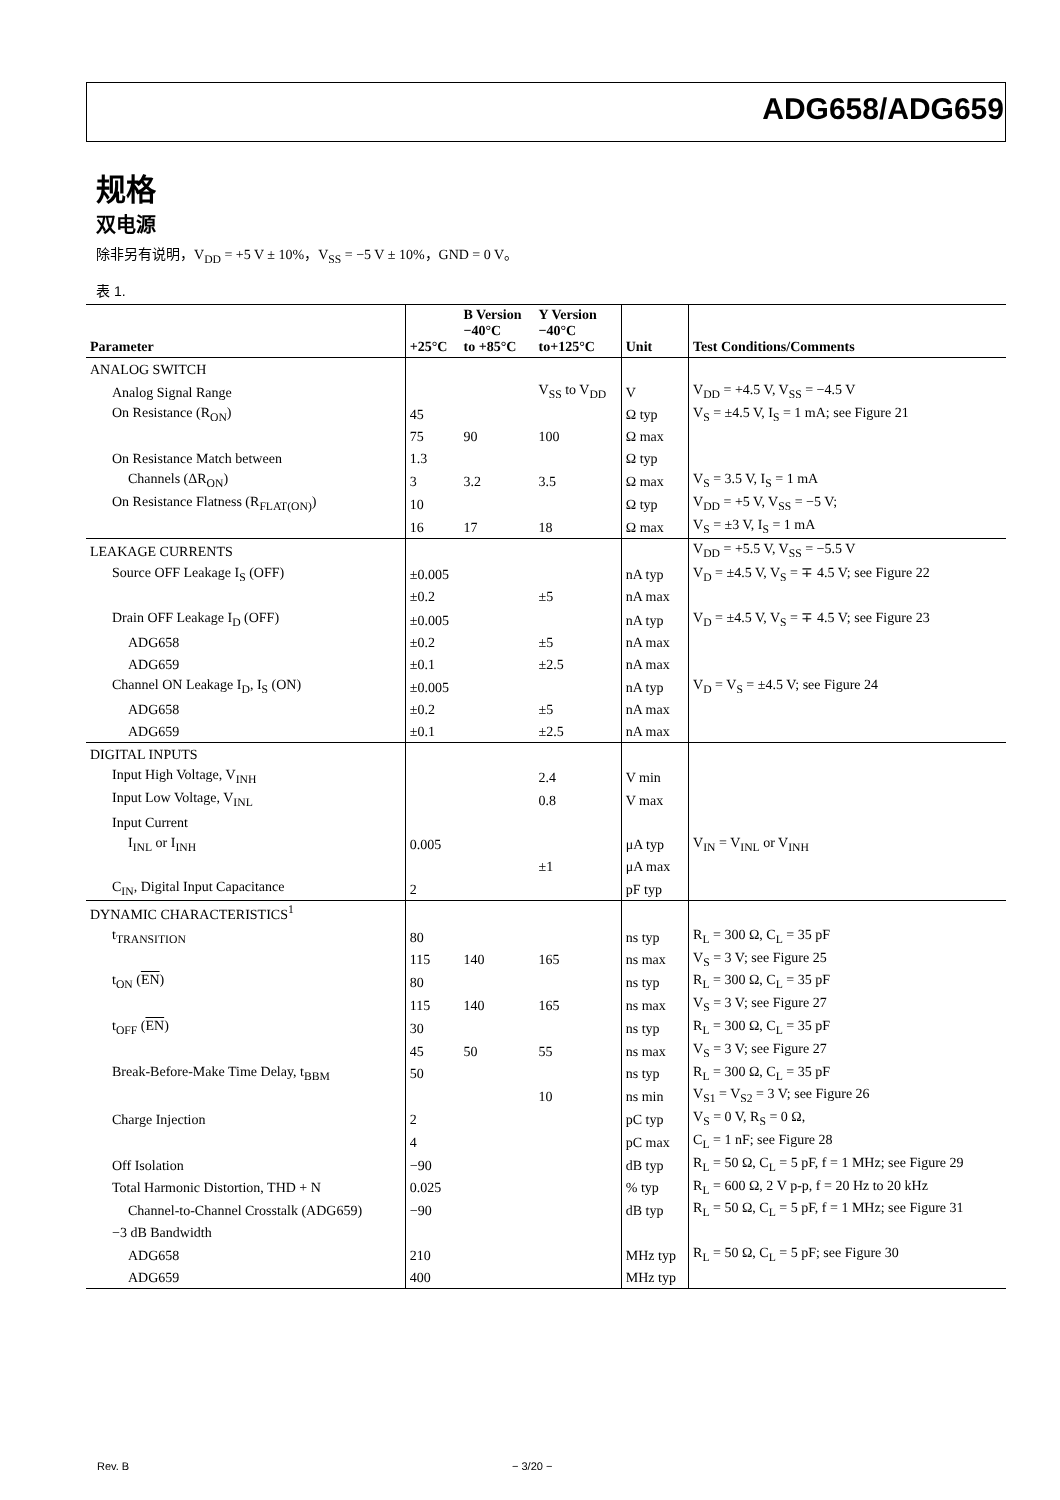ADG658/ADG659
规格
双电源
除非另有说明，V<sub>DD</sub> = +5 V ± 10%，V<sub>SS</sub> = −5 V ± 10%，GND = 0 V。
表 1.
| Parameter | +25°C | B Version −40°C to +85°C | Y Version −40°C to+125°C | Unit | Test Conditions/Comments |
| --- | --- | --- | --- | --- | --- |
| ANALOG SWITCH | | | | | |
| Analog Signal Range | | | V<sub>SS</sub> to V<sub>DD</sub> | V | V<sub>DD</sub> = +4.5 V, V<sub>SS</sub> = −4.5 V |
| On Resistance (R<sub>ON</sub>) | 45 | | | Ω typ | V<sub>S</sub> = ±4.5 V, I<sub>S</sub> = 1 mA; see Figure 21 |
| | 75 | 90 | 100 | Ω max | |
| On Resistance Match between | 1.3 | | | Ω typ | |
| Channels (ΔR<sub>ON</sub>) | 3 | 3.2 | 3.5 | Ω max | V<sub>S</sub> = 3.5 V, I<sub>S</sub> = 1 mA |
| On Resistance Flatness (R<sub>FLAT(ON)</sub>) | 10 | | | Ω typ | V<sub>DD</sub> = +5 V, V<sub>SS</sub> = −5 V; |
| | 16 | 17 | 18 | Ω max | V<sub>S</sub> = ±3 V, I<sub>S</sub> = 1 mA |
| LEAKAGE CURRENTS | | | | | V<sub>DD</sub> = +5.5 V, V<sub>SS</sub> = −5.5 V |
| Source OFF Leakage I<sub>S</sub> (OFF) | ±0.005 | | | nA typ | V<sub>D</sub> = ±4.5 V, V<sub>S</sub> = ∓ 4.5 V; see Figure 22 |
| | ±0.2 | | ±5 | nA max | |
| Drain OFF Leakage I<sub>D</sub> (OFF) | ±0.005 | | | nA typ | V<sub>D</sub> = ±4.5 V, V<sub>S</sub> = ∓ 4.5 V; see Figure 23 |
| ADG658 | ±0.2 | | ±5 | nA max | |
| ADG659 | ±0.1 | | ±2.5 | nA max | |
| Channel ON Leakage I<sub>D</sub>, I<sub>S</sub> (ON) | ±0.005 | | | nA typ | V<sub>D</sub> = V<sub>S</sub> = ±4.5 V; see Figure 24 |
| ADG658 | ±0.2 | | ±5 | nA max | |
| ADG659 | ±0.1 | | ±2.5 | nA max | |
| DIGITAL INPUTS | | | | | |
| Input High Voltage, V<sub>INH</sub> | | | 2.4 | V min | |
| Input Low Voltage, V<sub>INL</sub> | | | 0.8 | V max | |
| Input Current | | | | | |
| I<sub>INL</sub> or I<sub>INH</sub> | 0.005 | | | μA typ | V<sub>IN</sub> = V<sub>INL</sub> or V<sub>INH</sub> |
| | | | ±1 | μA max | |
| C<sub>IN</sub>, Digital Input Capacitance | 2 | | | pF typ | |
| DYNAMIC CHARACTERISTICS<sup>1</sup> | | | | | |
| t<sub>TRANSITION</sub> | 80 | | | ns typ | R<sub>L</sub> = 300 Ω, C<sub>L</sub> = 35 pF |
| | 115 | 140 | 165 | ns max | V<sub>S</sub> = 3 V; see Figure 25 |
| t<sub>ON</sub> ( EN ) | 80 | | | ns typ | R<sub>L</sub> = 300 Ω, C<sub>L</sub> = 35 pF |
| | 115 | 140 | 165 | ns max | V<sub>S</sub> = 3 V; see Figure 27 |
| t<sub>OFF</sub> ( EN ) | 30 | | | ns typ | R<sub>L</sub> = 300 Ω, C<sub>L</sub> = 35 pF |
| | 45 | 50 | 55 | ns max | V<sub>S</sub> = 3 V; see Figure 27 |
| Break-Before-Make Time Delay, t<sub>BBM</sub> | 50 | | | ns typ | R<sub>L</sub> = 300 Ω, C<sub>L</sub> = 35 pF |
| | | | 10 | ns min | V<sub>S1</sub> = V<sub>S2</sub> = 3 V; see Figure 26 |
| Charge Injection | 2 | | | pC typ | V<sub>S</sub> = 0 V, R<sub>S</sub> = 0 Ω, |
| | 4 | | | pC max | C<sub>L</sub> = 1 nF; see Figure 28 |
| Off Isolation | −90 | | | dB typ | R<sub>L</sub> = 50 Ω, C<sub>L</sub> = 5 pF, f = 1 MHz; see Figure 29 |
| Total Harmonic Distortion, THD + N | 0.025 | | | % typ | R<sub>L</sub> = 600 Ω, 2 V p-p, f = 20 Hz to 20 kHz |
| Channel-to-Channel Crosstalk (ADG659) | −90 | | | dB typ | R<sub>L</sub> = 50 Ω, C<sub>L</sub> = 5 pF, f = 1 MHz; see Figure 31 |
| −3 dB Bandwidth | | | | | |
| ADG658 | 210 | | | MHz typ | R<sub>L</sub> = 50 Ω, C<sub>L</sub> = 5 pF; see Figure 30 |
| ADG659 | 400 | | | MHz typ | |
Rev. B − 3/20 −